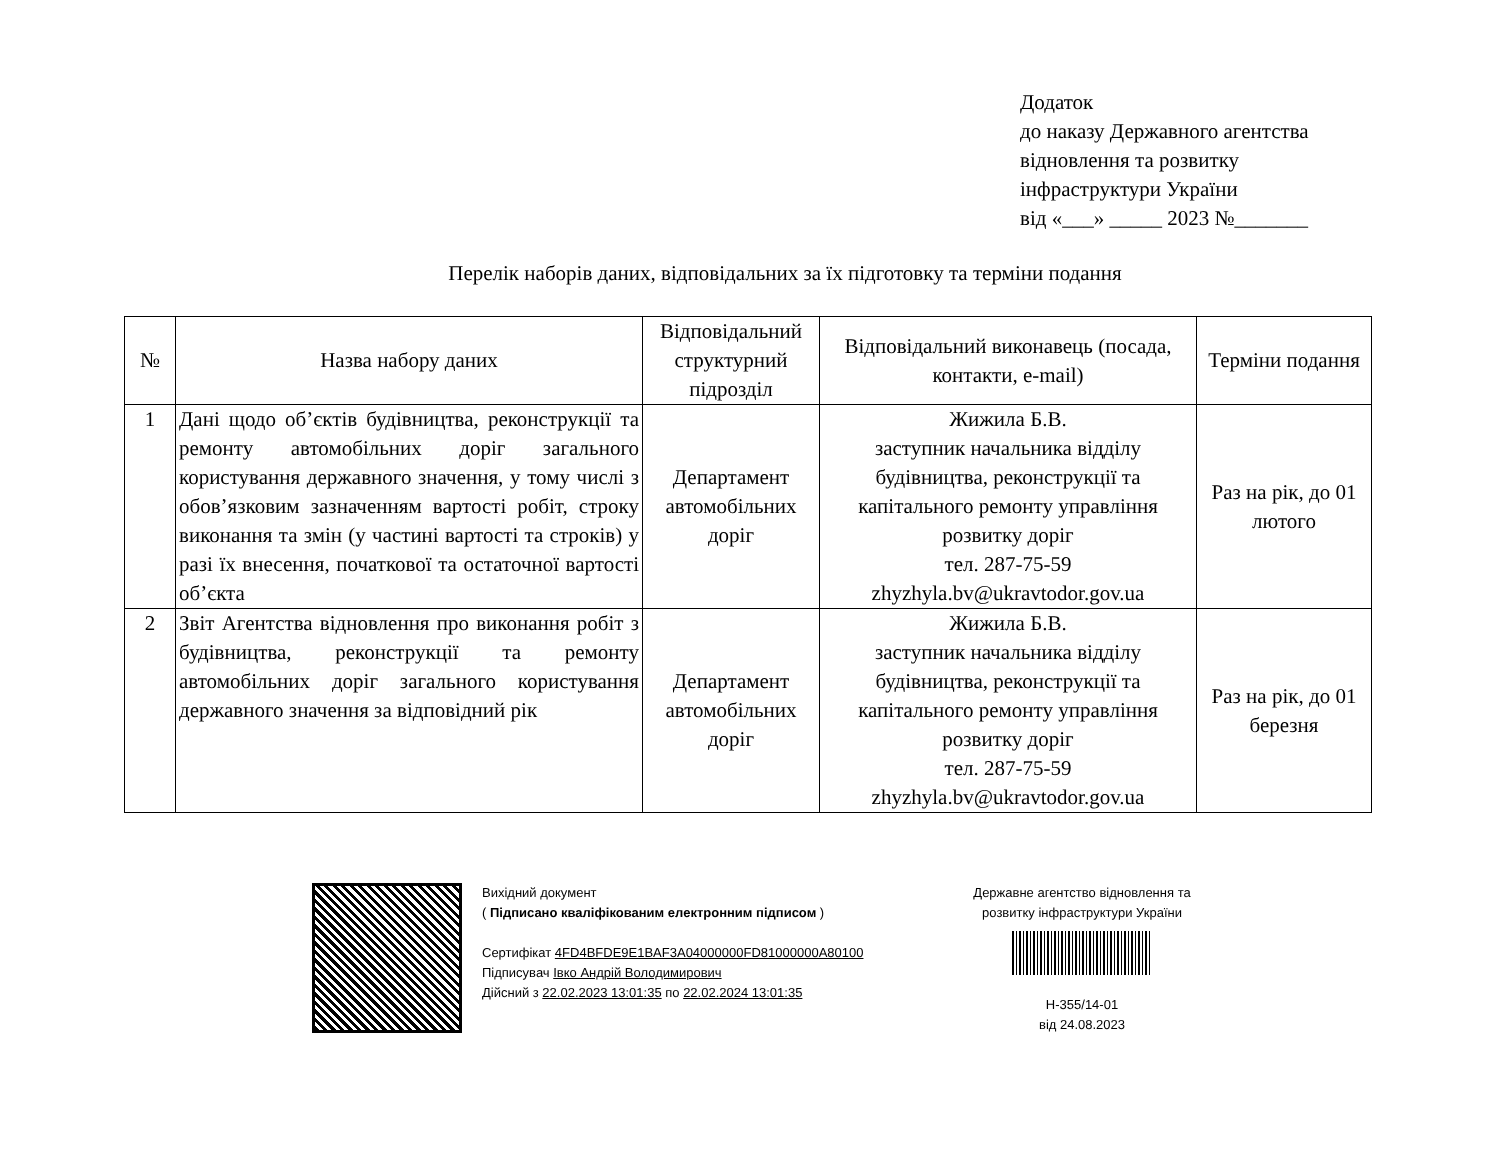Додаток
до наказу Державного агентства
відновлення та розвитку
інфраструктури України
від «___» _____ 2023 №_______
Перелік наборів даних, відповідальних за їх підготовку та терміни подання
| № | Назва набору даних | Відповідальний структурний підрозділ | Відповідальний виконавець (посада, контакти, e-mail) | Терміни подання |
| --- | --- | --- | --- | --- |
| 1 | Дані щодо об’єктів будівництва, реконструкції та ремонту автомобільних доріг загального користування державного значення, у тому числі з обов’язковим зазначенням вартості робіт, строку виконання та змін (у частині вартості та строків) у разі їх внесення, початкової та остаточної вартості об’єкта | Департамент автомобільних доріг | Жижила Б.В. заступник начальника відділу будівництва, реконструкції та капітального ремонту управління розвитку доріг тел. 287-75-59 zhyzhyla.bv@ukravtodor.gov.ua | Раз на рік, до 01 лютого |
| 2 | Звіт Агентства відновлення про виконання робіт з будівництва, реконструкції та ремонту автомобільних доріг загального користування державного значення за відповідний рік | Департамент автомобільних доріг | Жижила Б.В. заступник начальника відділу будівництва, реконструкції та капітального ремонту управління розвитку доріг тел. 287-75-59 zhyzhyla.bv@ukravtodor.gov.ua | Раз на рік, до 01 березня |
Вихідний документ
( Підписано кваліфікованим електронним підписом )
Сертифікат 4FD4BFDE9E1BAF3A04000000FD81000000A80100
Підписувач Івко Андрій Володимирович
Дійсний з 22.02.2023 13:01:35 по 22.02.2024 13:01:35
Державне агентство відновлення та розвитку інфраструктури України
Н-355/14-01
від 24.08.2023